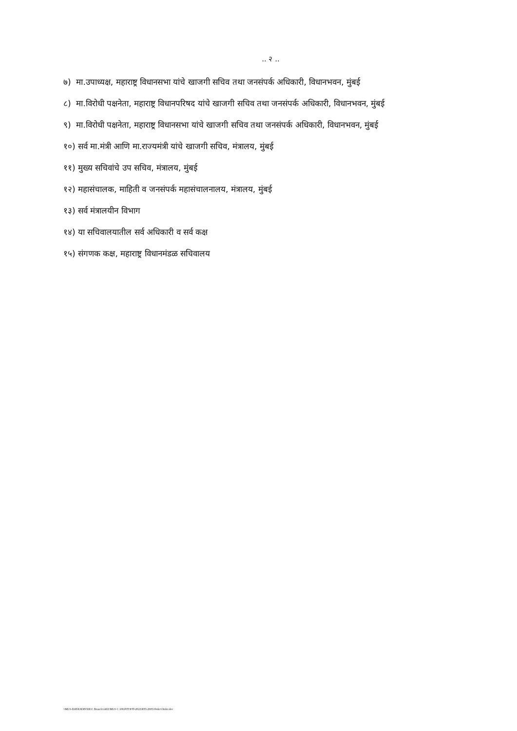.. २ ..
७) मा.उपाध्यक्ष, महाराष्ट्र विधानसभा यांचे खाजगी सचिव तथा जनसंपर्क अधिकारी, विधानभवन, मुंबई
८) मा.विरोधी पक्षनेता, महाराष्ट्र विधानपरिषद यांचे खाजगी सचिव तथा जनसंपर्क अधिकारी, विधानभवन, मुंबई
९) मा.विरोधी पक्षनेता, महाराष्ट्र विधानसभा यांचे खाजगी सचिव तथा जनसंपर्क अधिकारी, विधानभवन, मुंबई
१०) सर्व मा.मंत्री आणि मा.राज्यमंत्री यांचे खाजगी सचिव, मंत्रालय, मुंबई
११) मुख्य सचिवांचे उप सचिव, मंत्रालय, मुंबई
१२) महासंचालक, माहिती व जनसंपर्क महासंचालनालय, मंत्रालय, मुंबई
१३) सर्व मंत्रालयीन विभाग
१४) या सचिवालयातील सर्व अधिकारी व सर्व कक्ष
१५) संगणक कक्ष, महाराष्ट्र विधानमंडळ सचिवालय
\\MLS-DATASERVER\C Branch\1402\MLS C 106\PJT\PJT-2022\RTI-2005\Order\Order.doc